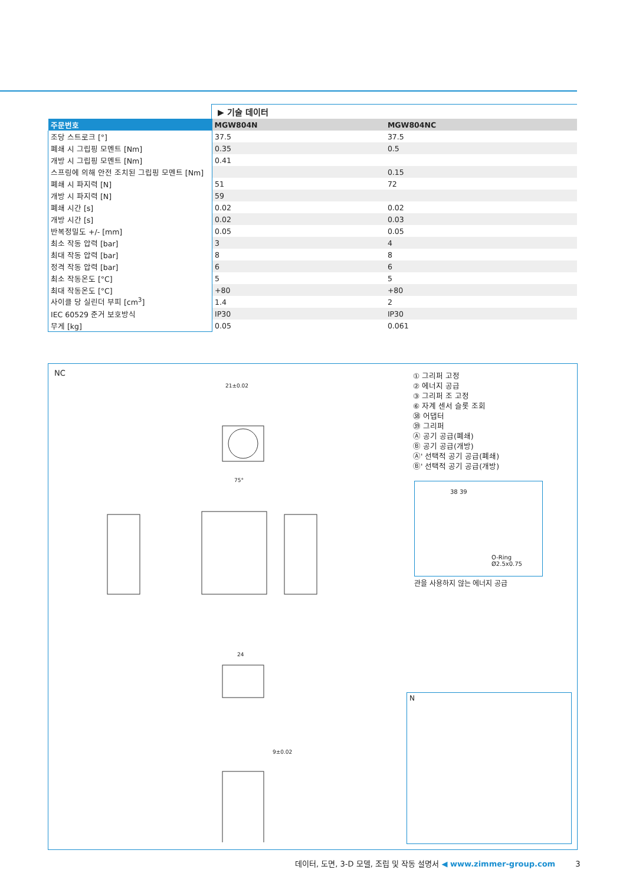▶ 기술 데이터
| 주문번호 | MGW804N | MGW804NC |
| --- | --- | --- |
| 조당 스트로크 [°] | 37.5 | 37.5 |
| 폐쇄 시 그립핑 모멘트 [Nm] | 0.35 | 0.5 |
| 개방 시 그립핑 모멘트 [Nm] | 0.41 | |
| 스프링에 의해 안전 조치된 그립핑 모멘트 [Nm] | | 0.15 |
| 폐쇄 시 파지력 [N] | 51 | 72 |
| 개방 시 파지력 [N] | 59 | |
| 폐쇄 시간 [s] | 0.02 | 0.02 |
| 개방 시간 [s] | 0.02 | 0.03 |
| 반복정밀도 +/- [mm] | 0.05 | 0.05 |
| 최소 작동 압력 [bar] | 3 | 4 |
| 최대 작동 압력 [bar] | 8 | 8 |
| 정격 작동 압력 [bar] | 6 | 6 |
| 최소 작동온도 [°C] | 5 | 5 |
| 최대 작동온도 [°C] | +80 | +80 |
| 사이클 당 실린더 부피 [cm<sup>3</sup>] | 1.4 | 2 |
| IEC 60529 준거 보호방식 | IP30 | IP30 |
| 무게 [kg] | 0.05 | 0.061 |
NC
21±0.02
75°
24
9±0.02
① 그리퍼 고정
② 에너지 공급
③ 그리퍼 조 고정
⑥ 자계 센서 슬롯 조회
㊳ 어댑터
㊴ 그리퍼
Ⓐ 공기 공급(폐쇄)
Ⓑ 공기 공급(개방)
Ⓐ' 선택적 공기 공급(폐쇄)
Ⓑ' 선택적 공기 공급(개방)
38 39
O-Ring Ø2.5x0.75
관을 사용하지 않는 에너지 공급
N
데이터, 도면, 3-D 모델, 조립 및 작동 설명서 ◀ www.zimmer-group.com 3